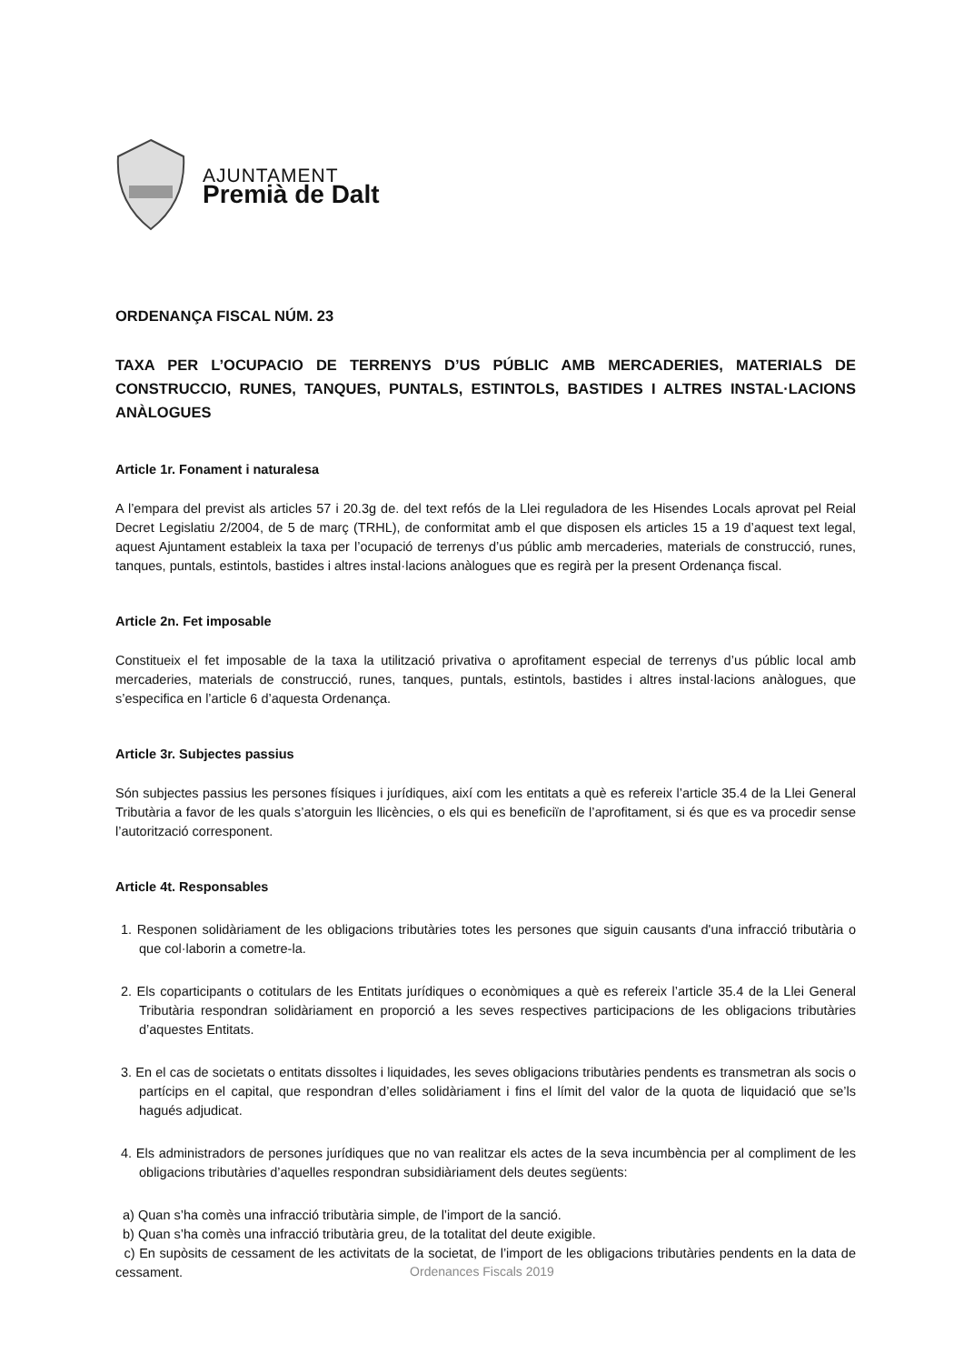AJUNTAMENT
Premià de Dalt
ORDENANÇA FISCAL NÚM. 23
TAXA PER L’OCUPACIO DE TERRENYS D’US PÚBLIC AMB MERCADERIES, MATERIALS DE CONSTRUCCIO, RUNES, TANQUES, PUNTALS, ESTINTOLS, BASTIDES I ALTRES INSTAL·LACIONS ANÀLOGUES
Article 1r. Fonament i naturalesa
A l’empara del previst als articles 57 i 20.3g de. del text refós de la Llei reguladora de les Hisendes Locals aprovat pel Reial Decret Legislatiu 2/2004, de 5 de març (TRHL), de conformitat amb el que disposen els articles 15 a 19 d’aquest text legal, aquest Ajuntament estableix la taxa per l’ocupació de terrenys d’us públic amb mercaderies, materials de construcció, runes, tanques, puntals, estintols, bastides i altres instal·lacions anàlogues que es regirà per la present Ordenança fiscal.
Article 2n. Fet imposable
Constitueix el fet imposable de la taxa la utilització privativa o aprofitament especial de terrenys d’us públic local amb mercaderies, materials de construcció, runes, tanques, puntals, estintols, bastides i altres instal·lacions anàlogues, que s’especifica en l’article 6 d’aquesta Ordenança.
Article 3r. Subjectes passius
Són subjectes passius les persones físiques i jurídiques, així com les entitats a què es refereix l’article 35.4 de la Llei General Tributària a favor de les quals s’atorguin les llicències, o els qui es beneficiïn de l’aprofitament, si és que es va procedir sense l’autorització corresponent.
Article 4t. Responsables
1. Responen solidàriament de les obligacions tributàries totes les persones que siguin causants d'una infracció tributària o que col·laborin a cometre-la.
2. Els coparticipants o cotitulars de les Entitats jurídiques o econòmiques a què es refereix l’article 35.4 de la Llei General Tributària respondran solidàriament en proporció a les seves respectives participacions de les obligacions tributàries d’aquestes Entitats.
3. En el cas de societats o entitats dissoltes i liquidades, les seves obligacions tributàries pendents es transmetran als socis o partícips en el capital, que respondran d’elles solidàriament i fins el límit del valor de la quota de liquidació que se’ls hagués adjudicat.
4. Els administradors de persones jurídiques que no van realitzar els actes de la seva incumbència per al compliment de les obligacions tributàries d’aquelles respondran subsidiàriament dels deutes següents:
a) Quan s’ha comès una infracció tributària simple, de l’import de la sanció.
b) Quan s’ha comès una infracció tributària greu, de la totalitat del deute exigible.
c) En supòsits de cessament de les activitats de la societat, de l’import de les obligacions tributàries pendents en la data de cessament.
Ordenances Fiscals 2019